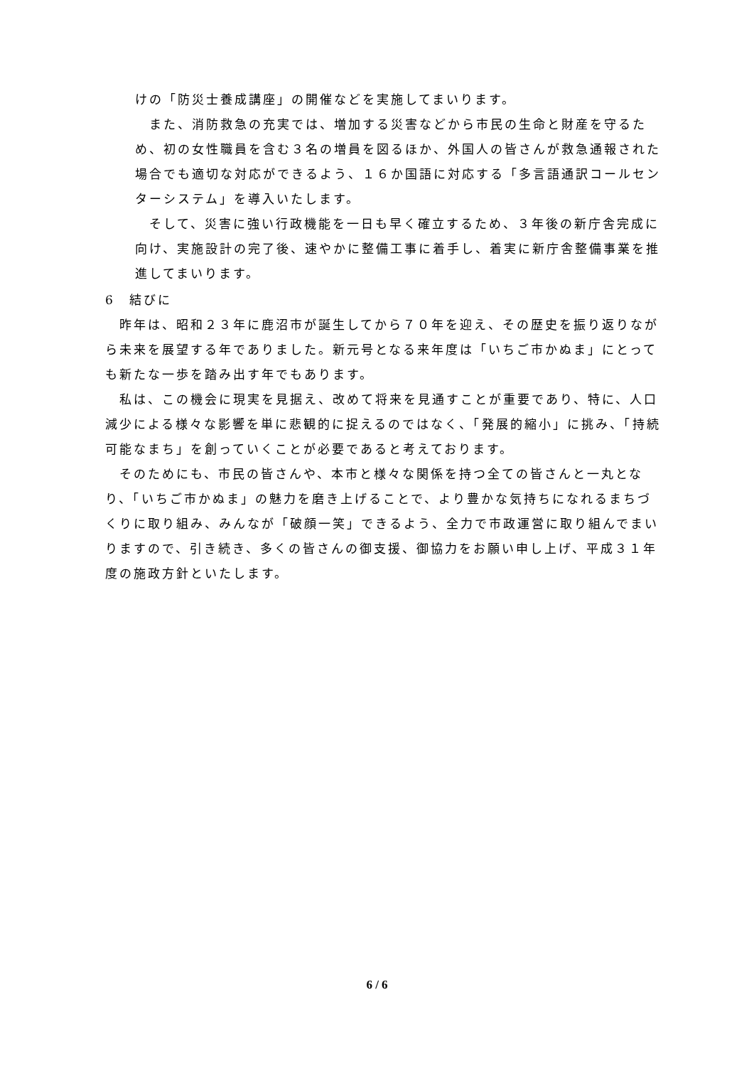けの「防災士養成講座」の開催などを実施してまいります。
　また、消防救急の充実では、増加する災害などから市民の生命と財産を守るため、初の女性職員を含む３名の増員を図るほか、外国人の皆さんが救急通報された場合でも適切な対応ができるよう、１６か国語に対応する「多言語通訳コールセンターシステム」を導入いたします。
　そして、災害に強い行政機能を一日も早く確立するため、３年後の新庁舎完成に向け、実施設計の完了後、速やかに整備工事に着手し、着実に新庁舎整備事業を推進してまいります。
6　結びに
　昨年は、昭和２３年に鹿沼市が誕生してから７０年を迎え、その歴史を振り返りながら未来を展望する年でありました。新元号となる来年度は「いちご市かぬま」にとっても新たな一歩を踏み出す年でもあります。
　私は、この機会に現実を見据え、改めて将来を見通すことが重要であり、特に、人口減少による様々な影響を単に悲観的に捉えるのではなく、「発展的縮小」に挑み、「持続可能なまち」を創っていくことが必要であると考えております。
　そのためにも、市民の皆さんや、本市と様々な関係を持つ全ての皆さんと一丸となり、「いちご市かぬま」の魅力を磨き上げることで、より豊かな気持ちになれるまちづくりに取り組み、みんなが「破顔一笑」できるよう、全力で市政運営に取り組んでまいりますので、引き続き、多くの皆さんの御支援、御協力をお願い申し上げ、平成３１年度の施政方針といたします。
6 / 6